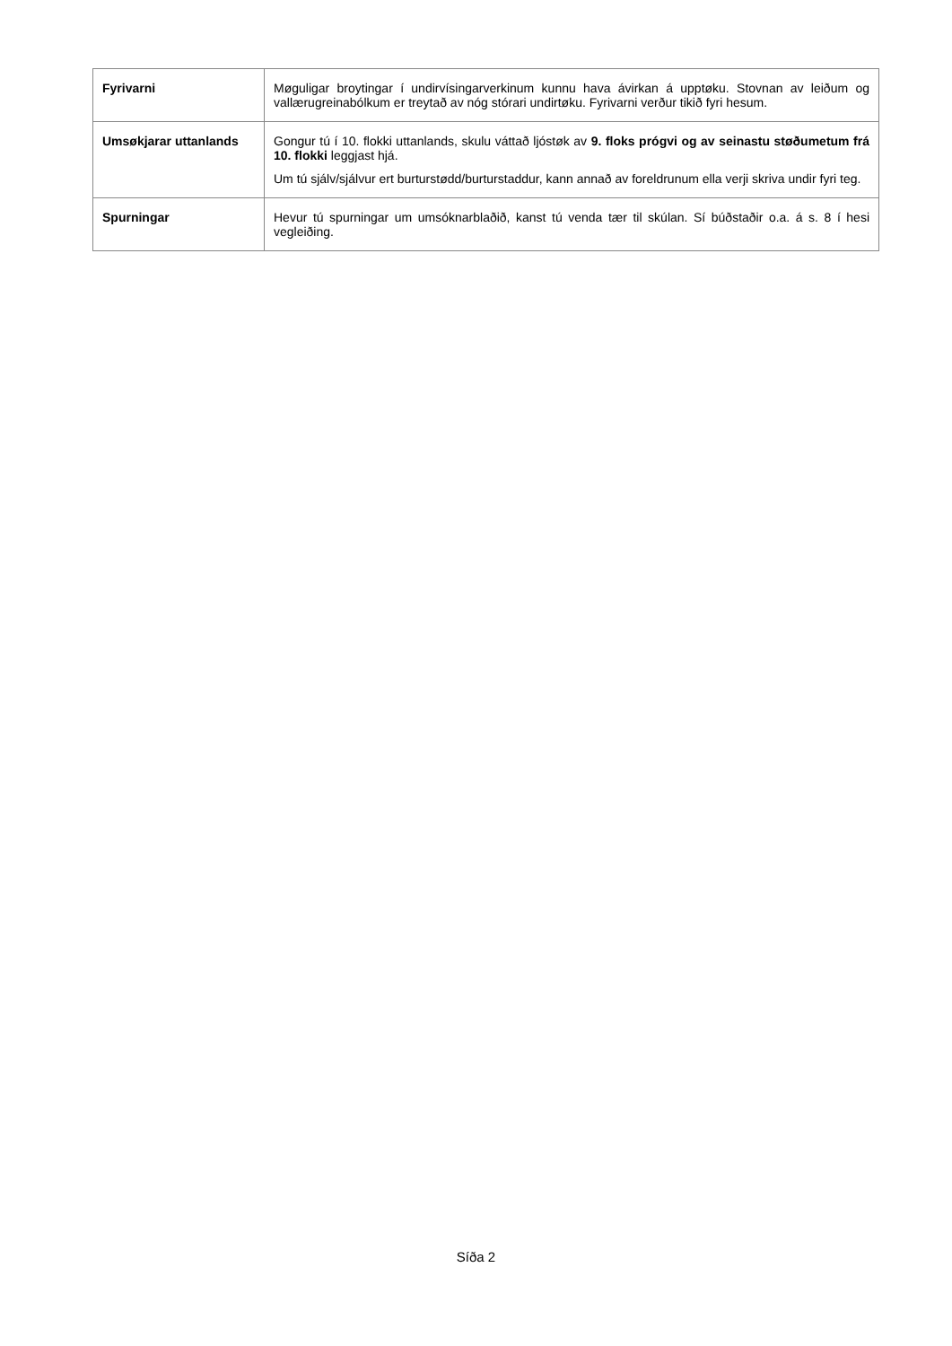| Fyrivarni | Møguligar broytingar í undirvísingarverkinum kunnu hava ávirkan á upptøku. Stovnan av leiðum og vallærugreinabólkum er treytað av nóg stórari undirtøku. Fyrivarni verður tikið fyri hesum. |
| Umsøkjarar uttanlands | Gongur tú í 10. flokki uttanlands, skulu váttað ljóstøk av 9. floks prógvi og av seinastu støðumetum frá 10. flokki leggjast hjá. Um tú sjálv/sjálvur ert burturstødd/burturstaddur, kann annað av foreldrunum ella verji skriva undir fyri teg. |
| Spurningar | Hevur tú spurningar um umsóknarblaðið, kanst tú venda tær til skúlan. Sí búðstaðir o.a. á s. 8 í hesi vegleiðing. |
Síða 2